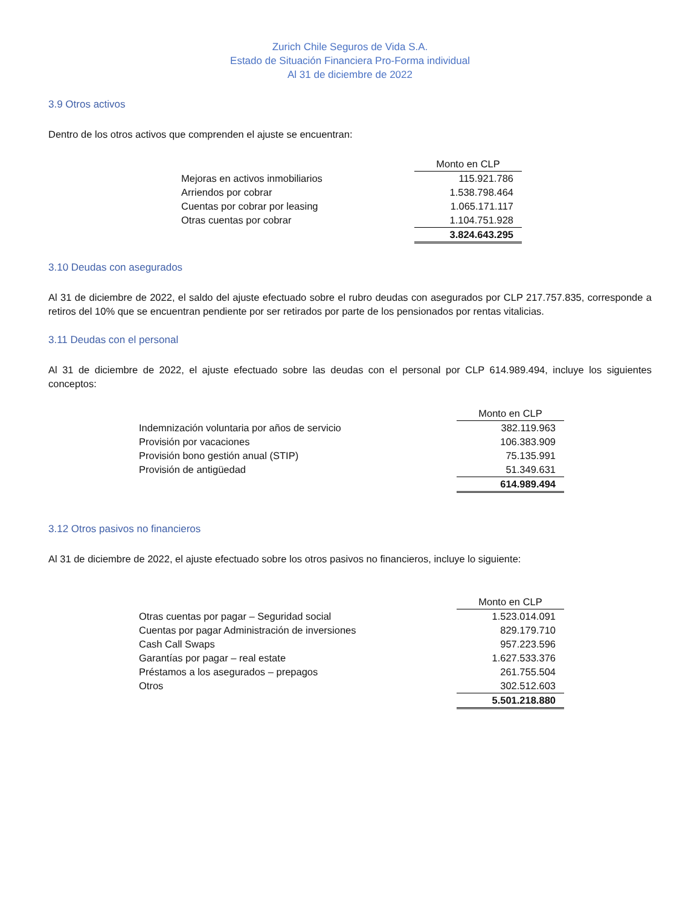Zurich Chile Seguros de Vida S.A.
Estado de Situación Financiera Pro-Forma individual
Al 31 de diciembre de 2022
3.9 Otros activos
Dentro de los otros activos que comprenden el ajuste se encuentran:
| | Monto en CLP |
| Mejoras en activos inmobiliarios | 115.921.786 |
| Arriendos por cobrar | 1.538.798.464 |
| Cuentas por cobrar por leasing | 1.065.171.117 |
| Otras cuentas por cobrar | 1.104.751.928 |
| | 3.824.643.295 |
3.10 Deudas con asegurados
Al 31 de diciembre de 2022, el saldo del ajuste efectuado sobre el rubro deudas con asegurados por CLP 217.757.835, corresponde a retiros del 10% que se encuentran pendiente por ser retirados por parte de los pensionados por rentas vitalicias.
3.11 Deudas con el personal
Al 31 de diciembre de 2022, el ajuste efectuado sobre las deudas con el personal por CLP 614.989.494, incluye los siguientes conceptos:
| | Monto en CLP |
| Indemnización voluntaria por años de servicio | 382.119.963 |
| Provisión por vacaciones | 106.383.909 |
| Provisión bono gestión anual (STIP) | 75.135.991 |
| Provisión de antigüedad | 51.349.631 |
| | 614.989.494 |
3.12 Otros pasivos no financieros
Al 31 de diciembre de 2022, el ajuste efectuado sobre los otros pasivos no financieros, incluye lo siguiente:
| | Monto en CLP |
| Otras cuentas por pagar – Seguridad social | 1.523.014.091 |
| Cuentas por pagar Administración de inversiones | 829.179.710 |
| Cash Call Swaps | 957.223.596 |
| Garantías por pagar – real estate | 1.627.533.376 |
| Préstamos a los asegurados – prepagos | 261.755.504 |
| Otros | 302.512.603 |
| | 5.501.218.880 |